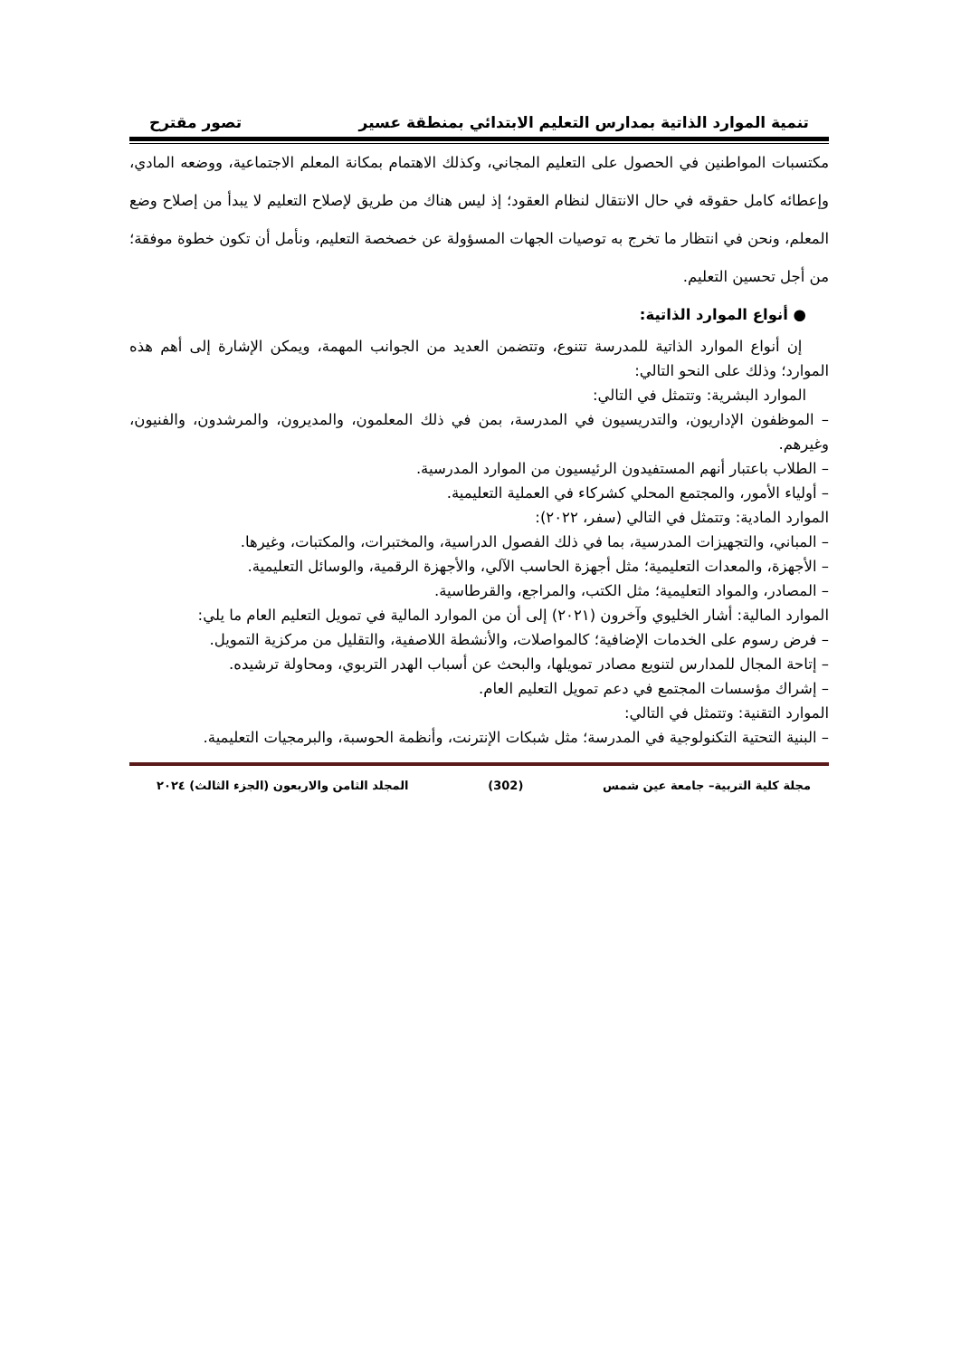تنمية الموارد الذاتية بمدارس التعليم الابتدائي بمنطقة عسير تصور مقترح
مكتسبات المواطنين في الحصول على التعليم المجاني، وكذلك الاهتمام بمكانة المعلم الاجتماعية، ووضعه المادي، وإعطائه كامل حقوقه في حال الانتقال لنظام العقود؛ إذ ليس هناك من طريق لإصلاح التعليم لا يبدأ من إصلاح وضع المعلم، ونحن في انتظار ما تخرج به توصيات الجهات المسؤولة عن خصخصة التعليم، ونأمل أن تكون خطوة موفقة؛ من أجل تحسين التعليم.
● أنواع الموارد الذاتية:
إن أنواع الموارد الذاتية للمدرسة تتنوع، وتتضمن العديد من الجوانب المهمة، ويمكن الإشارة إلى أهم هذه الموارد؛ وذلك على النحو التالي:
الموارد البشرية: وتتمثل في التالي:
– الموظفون الإداريون، والتدريسيون في المدرسة، بمن في ذلك المعلمون، والمديرون، والمرشدون، والفنيون، وغيرهم.
– الطلاب باعتبار أنهم المستفيدون الرئيسيون من الموارد المدرسية.
– أولياء الأمور، والمجتمع المحلي كشركاء في العملية التعليمية.
الموارد المادية: وتتمثل في التالي (سفر، ٢٠٢٢):
– المباني، والتجهيزات المدرسية، بما في ذلك الفصول الدراسية، والمختبرات، والمكتبات، وغيرها.
– الأجهزة، والمعدات التعليمية؛ مثل أجهزة الحاسب الآلي، والأجهزة الرقمية، والوسائل التعليمية.
– المصادر، والمواد التعليمية؛ مثل الكتب، والمراجع، والقرطاسية.
الموارد المالية: أشار الخليوي وآخرون (٢٠٢١) إلى أن من الموارد المالية في تمويل التعليم العام ما يلي:
– فرض رسوم على الخدمات الإضافية؛ كالمواصلات، والأنشطة اللاصفية، والتقليل من مركزية التمويل.
– إتاحة المجال للمدارس لتنويع مصادر تمويلها، والبحث عن أسباب الهدر التربوي، ومحاولة ترشيده.
– إشراك مؤسسات المجتمع في دعم تمويل التعليم العام.
الموارد التقنية: وتتمثل في التالي:
– البنية التحتية التكنولوجية في المدرسة؛ مثل شبكات الإنترنت، وأنظمة الحوسبة، والبرمجيات التعليمية.
مجلة كلية التربية– جامعة عين شمس (302) المجلد الثامن والاربعون (الجزء الثالث) ٢٠٢٤